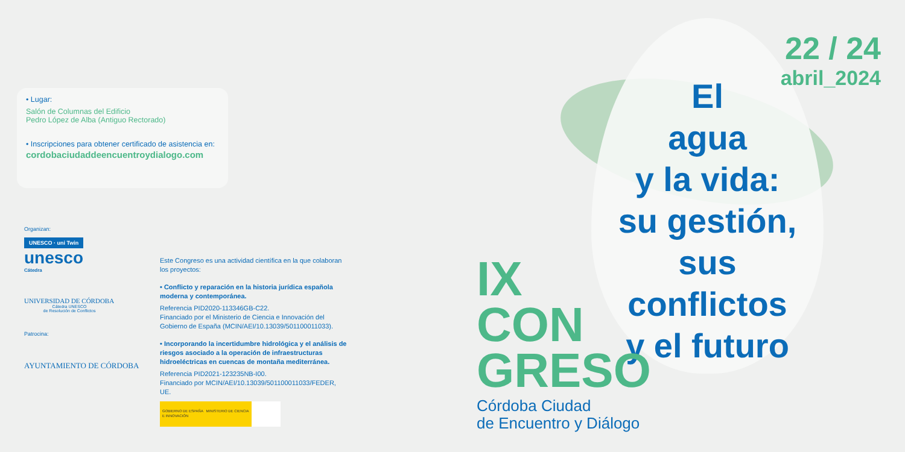• Lugar:
Salón de Columnas del Edificio
Pedro López de Alba (Antiguo Rectorado)
• Inscripciones para obtener certificado de asistencia en:
cordobaciudaddeencuentroydialogo.com
Organizan:
UNESCO · uni Twin
unesco
Cátedra
UNIVERSIDAD DE CÓRDOBA
Cátedra UNESCO
de Resolución de Conflictos
Patrocina:
AYUNTAMIENTO DE CÓRDOBA
Este Congreso es una actividad científica en la que colaboran los proyectos:
• Conflicto y reparación en la historia jurídica española moderna y contemporánea.
Referencia PID2020-113346GB-C22.
Financiado por el Ministerio de Ciencia e Innovación del Gobierno de España (MCIN/AEI/10.13039/501100011033).
• Incorporando la incertidumbre hidrológica y el análisis de riesgos asociado a la operación de infraestructuras hidroeléctricas en cuencas de montaña mediterránea.
Referencia PID2021-123235NB-I00.
Financiado por MCIN/AEI/10.13039/501100011033/FEDER, UE.
GOBIERNO DE ESPAÑA MINISTERIO DE CIENCIA E INNOVACIÓN
22 / 24
abril_2024
El
agua
y la vida:
su gestión,
sus conflictos
y el futuro
IX
CON
GRESO
Córdoba Ciudad
de Encuentro y Diálogo